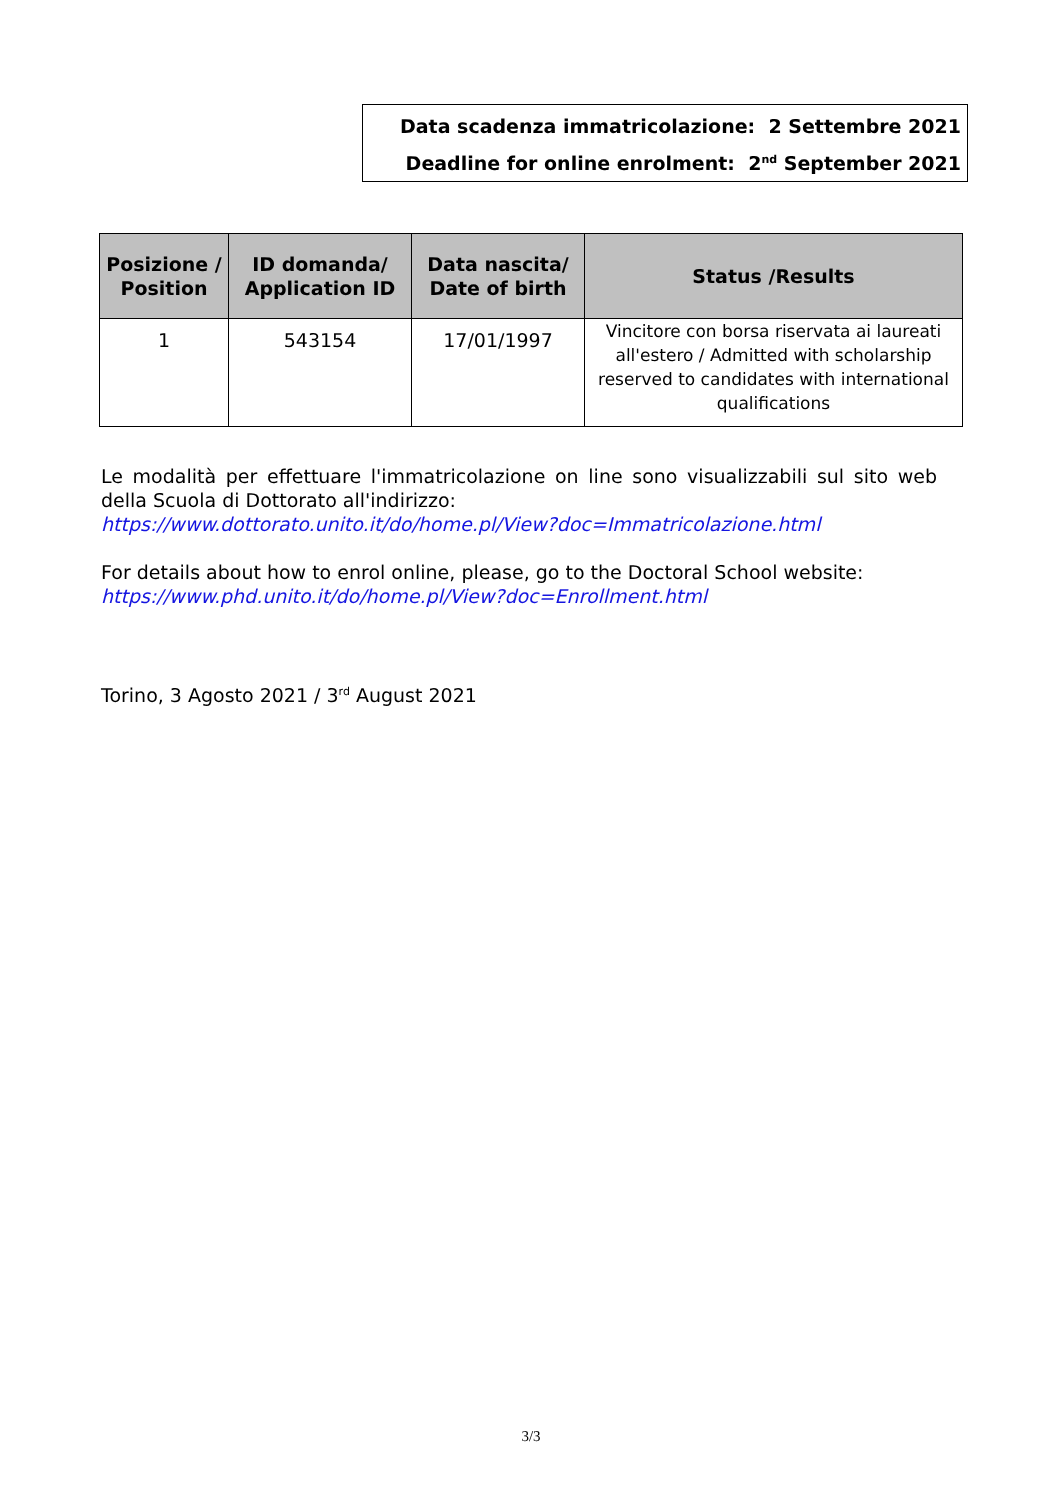Data scadenza immatricolazione: 2 Settembre 2021
Deadline for online enrolment: 2<sup>nd</sup> September 2021
| Posizione / Position | ID domanda/ Application ID | Data nascita/ Date of birth | Status /Results |
| --- | --- | --- | --- |
| 1 | 543154 | 17/01/1997 | Vincitore con borsa riservata ai laureati all'estero / Admitted with scholarship reserved to candidates with international qualifications |
Le modalità per effettuare l'immatricolazione on line sono visualizzabili sul sito web della Scuola di Dottorato all'indirizzo:
https://www.dottorato.unito.it/do/home.pl/View?doc=Immatricolazione.html
For details about how to enrol online, please, go to the Doctoral School website:
https://www.phd.unito.it/do/home.pl/View?doc=Enrollment.html
Torino, 3 Agosto 2021 / 3<sup>rd</sup> August 2021
3/3